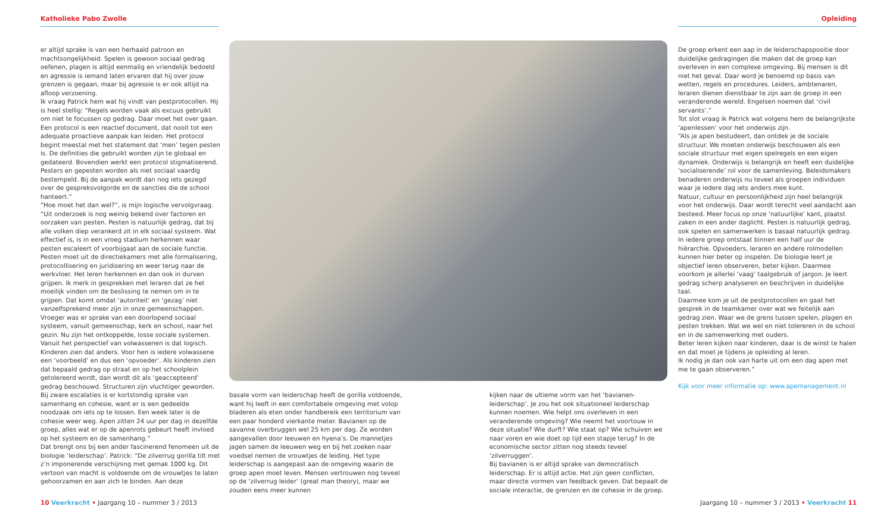Katholieke Pabo Zwolle Opleiding
er altijd sprake is van een herhaald patroon en machtsongelijkheid. Spelen is gewoon sociaal gedrag oefenen, plagen is altijd eenmalig en vriendelijk bedoeld en agressie is iemand laten ervaren dat hij over jouw grenzen is gegaan, maar bij agressie is er ook altijd na afloop verzoening.
Ik vraag Patrick hem wat hij vindt van pestprotocollen. Hij is heel stellig: “Regels worden vaak als excuus gebruikt om niet te focussen op gedrag. Daar moet het over gaan. Een protocol is een reactief document, dat nooit tot een adequate proactieve aanpak kan leiden. Het protocol begint meestal met het statement dat ‘men’ tegen pesten is. De definities die gebruikt worden zijn te globaal en gedateerd. Bovendien werkt een protocol stigmatiserend. Pesters en gepesten worden als niet sociaal vaardig bestempeld. Bij de aanpak wordt dan nog iets gezegd over de gespreksvolgorde en de sancties die de school hanteert.”
“Hoe moet het dan wel?”, is mijn logische vervolgvraag. “Uit onderzoek is nog weinig bekend over factoren en oorzaken van pesten. Pesten is natuurlijk gedrag, dat bij alle volken diep verankerd zit in elk sociaal systeem. Wat effectief is, is in een vroeg stadium herkennen waar pesten escaleert of voorbijgaat aan de sociale functie. Pesten moet uit de directiekamers met alle formalisering, protocollisering en juridisering en weer terug naar de werkvloer. Het leren herkennen en dan ook in durven grijpen. Ik merk in gesprekken met leraren dat ze het moeilijk vinden om de beslissing te nemen om in te grijpen. Dat komt omdat ‘autoriteit’ en ‘gezag’ niet vanzelfsprekend meer zijn in onze gemeenschappen. Vroeger was er sprake van een doorlopend sociaal systeem, vanuit gemeenschap, kerk en school, naar het gezin. Nu zijn het ontkoppelde, losse sociale systemen. Vanuit het perspectief van volwassenen is dat logisch. Kinderen zien dat anders. Voor hen is iedere volwassene een ‘voorbeeld’ en dus een ‘opvoeder’. Als kinderen zien dat bepaald gedrag op straat en op het schoolplein getolereerd wordt, dan wordt dit als ‘geaccepteerd’ gedrag beschouwd. Structuren zijn vluchtiger geworden. Bij zware escalaties is er kortstondig sprake van samenhang en cohesie, want er is een gedeelde noodzaak om iets op te lossen. Een week later is de cohesie weer weg. Apen zitten 24 uur per dag in dezelfde groep, alles wat er op de apenrots gebeurt heeft invloed op het systeem en de samenhang.”
Dat brengt ons bij een ander fascinerend fenomeen uit de biologie ‘leiderschap’. Patrick: “De zilverrug gorilla tilt met z’n imponerende verschijning met gemak 1000 kg. Dit vertoon van macht is voldoende om de vrouwtjes te laten gehoorzamen en aan zich te binden. Aan deze
basale vorm van leiderschap heeft de gorilla voldoende, want hij leeft in een comfortabele omgeving met volop bladeren als eten onder handbereik een territorium van een paar honderd vierkante meter. Bavianen op de savanne overbruggen wel 25 km per dag. Ze worden aangevallen door leeuwen en hyena’s. De mannetjes jagen samen de leeuwen weg en bij het zoeken naar voedsel nemen de vrouwtjes de leiding. Het type leiderschap is aangepast aan de omgeving waarin de groep apen moet leven. Mensen vertrouwen nog teveel op de ‘zilverrug leider’ (great man theory), maar we zouden eens meer kunnen
kijken naar de ultieme vorm van het ‘bavianen-leiderschap’. Je zou het ook situationeel leiderschap kunnen noemen. Wie helpt ons overleven in een veranderende omgeving? Wie neemt het voortouw in deze situatie? Wie durft? Wie staat op? Wie schuiven we naar voren en wie doet op tijd een stapje terug? In de economische sector zitten nog steeds teveel ‘zilverruggen’.
Bij bavianen is er altijd sprake van democratisch leiderschap. Er is altijd actie. Het zijn geen conflicten, maar directe vormen van feedback geven. Dat bepaalt de sociale interactie, de grenzen en de cohesie in de groep.
De groep erkent een aap in de leiderschapspositie door duidelijke gedragingen die maken dat de groep kan overleven in een complexe omgeving. Bij mensen is dit niet het geval. Daar word je benoemd op basis van wetten, regels en procedures. Leiders, ambtenaren, leraren dienen dienstbaar te zijn aan de groep in een veranderende wereld. Engelsen noemen dat ‘civil servants’.”
Tot slot vraag ik Patrick wat volgens hem de belangrijkste ‘apenlessen’ voor het onderwijs zijn.
“Als je apen bestudeert, dan ontdek je de sociale structuur. We moeten onderwijs beschouwen als een sociale structuur met eigen spelregels en een eigen dynamiek. Onderwijs is belangrijk en heeft een duidelijke ‘socialiserende’ rol voor de samenleving. Beleidsmakers benaderen onderwijs nu teveel als groepen individuen waar je iedere dag iets anders mee kunt.
Natuur, cultuur en persoonlijkheid zijn heel belangrijk voor het onderwijs. Daar wordt terecht veel aandacht aan besteed. Meer focus op onze ‘natuurlijke’ kant, plaatst zaken in een ander daglicht. Pesten is natuurlijk gedrag, ook spelen en samenwerken is basaal natuurlijk gedrag. In iedere groep ontstaat binnen een half uur de hiërarchie. Opvoeders, leraren en andere rolmodellen kunnen hier beter op inspelen. De biologie leert je objectief leren observeren, beter kijken. Daarmee voorkom je allerlei ‘vaag’ taalgebruik of jargon. Je leert gedrag scherp analyseren en beschrijven in duidelijke taal.
Daarmee kom je uit de pestprotocollen en gaat het gesprek in de teamkamer over wat we feitelijk aan gedrag zien. Waar we de grens tussen spelen, plagen en pesten trekken. Wat we wel en niet tolereren in de school en in de samenwerking met ouders.
Beter leren kijken naar kinderen, daar is de winst te halen en dat moet je tijdens je opleiding al leren.
Ik nodig je dan ook van harte uit om een dag apen met me te gaan observeren.”
Kijk voor meer informatie op: www.apemanagement.nl
10 Veerkracht • Jaargang 10 – nummer 3 / 2013
Jaargang 10 – nummer 3 / 2013 • Veerkracht 11